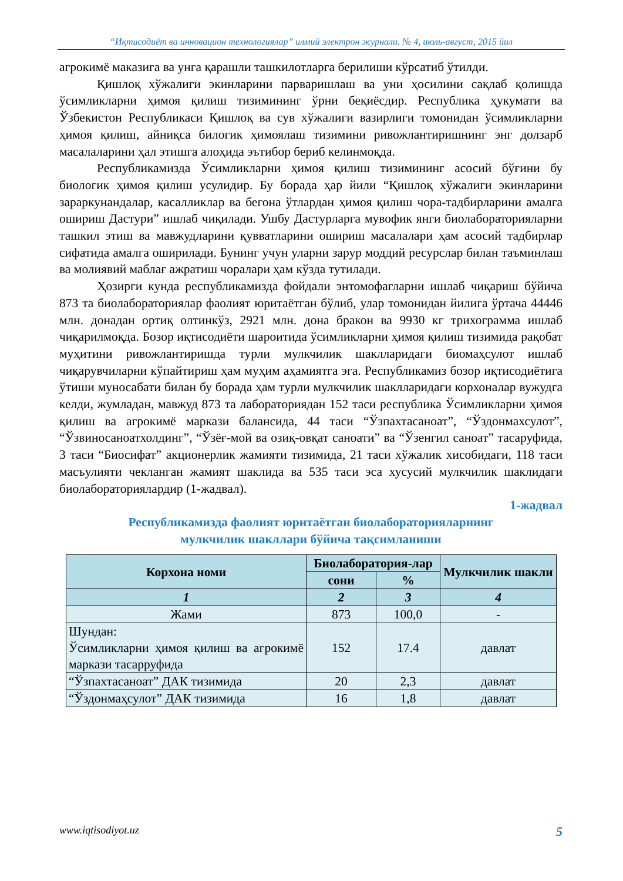“Иқтисодиёт ва инновацион технологиялар” илмий электрон журнали. № 4, июль-август, 2015 йил
агрокимё маказига ва унга қарашли ташкилотларга берилиши кўрсатиб ўтилди.
Қишлоқ хўжалиги экинларини парваришлаш ва уни ҳосилини сақлаб қолишда ўсимликларни ҳимоя қилиш тизимининг ўрни беқиёсдир. Республика ҳукумати ва Ўзбекистон Республикаси Қишлоқ ва сув хўжалиги вазирлиги томонидан ўсимликларни ҳимоя қилиш, айниқса билогик ҳимоялаш тизимини ривожлантиришнинг энг долзарб масалаларини ҳал этишга алоҳида эътибор бериб келинмоқда.
Республикамизда Ўсимликларни ҳимоя қилиш тизимининг асосий бўғини бу биологик ҳимоя қилиш усулидир. Бу борада ҳар йили “Қишлоқ хўжалиги экинларини зараркунандалар, касалликлар ва бегона ўтлардан ҳимоя қилиш чора-тадбирларини амалга ошириш Дастури” ишлаб чиқилади. Ушбу Дастурларга мувофик янги биолабораторияларни ташкил этиш ва мавжудларини қувватларини ошириш масалалари ҳам асосий тадбирлар сифатида амалга оширилади. Бунинг учун уларни зарур моддий ресурслар билан таъминлаш ва молиявий маблағ ажратиш чоралари ҳам кўзда тутилади.
Ҳозирги кунда республикамизда фойдали энтомофагларни ишлаб чиқариш бўйича 873 та биолабораториялар фаолият юритаётган бўлиб, улар томонидан йилига ўртача 44446 млн. донадан ортиқ олтинкўз, 2921 млн. дона бракон ва 9930 кг трихограмма ишлаб чиқарилмоқда. Бозор иқтисодиёти шароитида ўсимликларни ҳимоя қилиш тизимида рақобат муҳитини ривожлантиришда турли мулкчилик шаклларидаги биомаҳсулот ишлаб чиқарувчиларни кўпайтириш ҳам муҳим аҳамиятга эга. Республикамиз бозор иқтисодиётига ўтиши муносабати билан бу борада ҳам турли мулкчилик шаклларидаги корхоналар вужудга келди, жумладан, мавжуд 873 та лабораториядан 152 таси республика Ўсимликларни ҳимоя қилиш ва агрокимё маркази балансида, 44 таси “Ўзпахтасаноат”, “Ўздонмахсулот”, “Ўзвиносаноатхолдинг”, “Ўзёғ-мой ва озиқ-овқат саноати” ва “Ўзенгил саноат” тасаруфида, 3 таси “Биосифат” акционерлик жамияти тизимида, 21 таси хўжалик хисобидаги, 118 таси масъулияти чекланган жамият шаклида ва 535 таси эса хусусий мулкчилик шаклидаги биолабораториялардир (1-жадвал).
1-жадвал
Республикамизда фаолият юритаётган биолабораторияларнинг
мулкчилик шакллари бўйича тақсимланиши
| Корхона номи | Биолаборатория-лар | | Мулкчилик шакли |
| --- | --- | --- | --- |
| | сони | % | |
| 1 | 2 | 3 | 4 |
| Жами | 873 | 100,0 | - |
| Шундан: Ўсимликларни ҳимоя қилиш ва агрокимё маркази тасарруфида | 152 | 17.4 | давлат |
| “Ўзпахтасаноат” ДАК тизимида | 20 | 2,3 | давлат |
| “Ўздонмаҳсулот” ДАК тизимида | 16 | 1,8 | давлат |
www.iqtisodiyot.uz 5